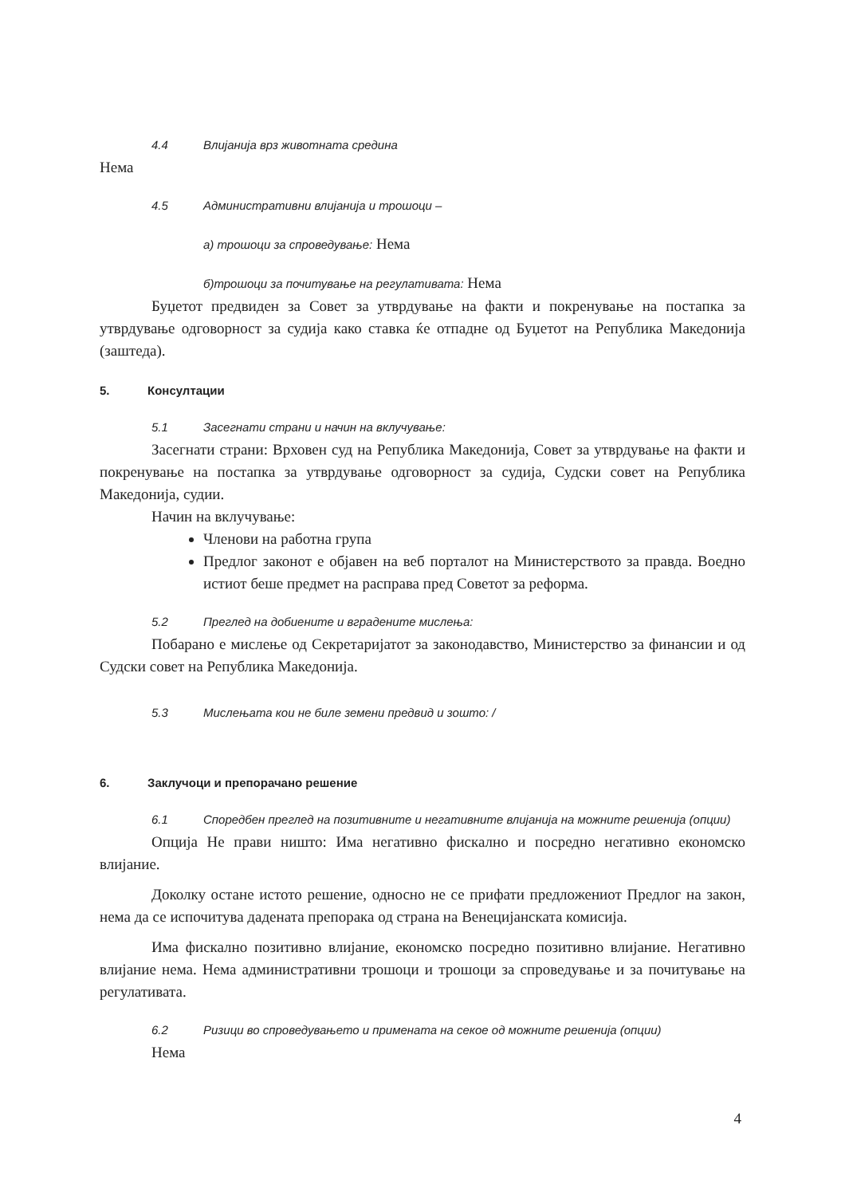4.4 Влијанија врз животната средина
Нема
4.5 Административни влијанија и трошоци –
а) трошоци за спроведување: Нема
б)трошоци за почитување на регулативата: Нема
Буџетот предвиден за Совет за утврдување на факти и покренување на постапка за утврдување одговорност за судија како ставка ќе отпадне од Буџетот на Република Македонија (заштеда).
5. Консултации
5.1 Засегнати страни и начин на вклучување:
Засегнати страни: Врховен суд на Република Македонија, Совет за утврдување на факти и покренување на постапка за утврдување одговорност за судија, Судски совет на Република Македонија, судии.
Начин на вклучување:
Членови на работна група
Предлог законот е објавен на веб порталот на Министерството за правда. Воедно истиот беше предмет на расправа пред Советот за реформа.
5.2 Преглед на добиените и вградените мислења:
Побарано е мислење од Секретаријатот за законодавство, Министерство за финансии и од Судски совет на Република Македонија.
5.3 Мислењата кои не биле земени предвид и зошто: /
6. Заклучоци и препорачано решение
6.1 Споредбен преглед на позитивните и негативните влијанија на можните решенија (опции)
Опција Не прави ништо: Има негативно фискално и посредно негативно економско влијание.
Доколку остане истото решение, односно не се прифати предложениот Предлог на закон, нема да се испочитува дадената препорака од страна на Венецијанската комисија.
Има фискално позитивно влијание, економско посредно позитивно влијание. Негативно влијание нема. Нема административни трошоци и трошоци за спроведување и за почитување на регулативата.
6.2 Ризици во спроведувањето и примената на секое од можните решенија (опции)
Нема
4